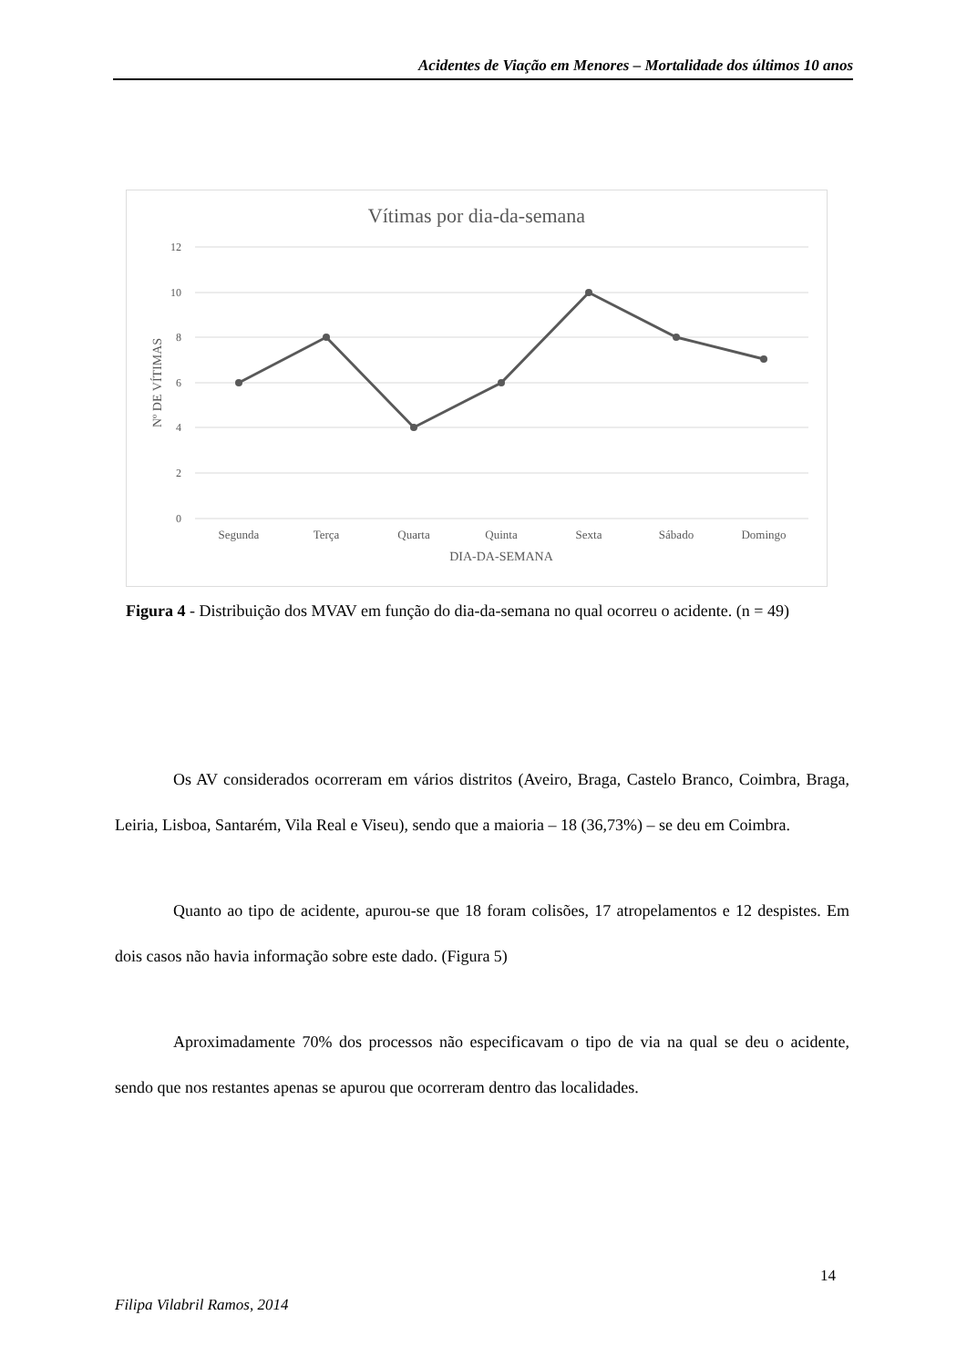Acidentes de Viação em Menores – Mortalidade dos últimos 10 anos
Vítimas por dia-da-semana
12
10
8
6
4
2
0
Nº DE VÍTIMAS
Segunda
Terça
Quarta
Quinta
Sexta
Sábado
Domingo
DIA-DA-SEMANA
Figura 4 - Distribuição dos MVAV em função do dia-da-semana no qual ocorreu o acidente. (n = 49)
Os AV considerados ocorreram em vários distritos (Aveiro, Braga, Castelo Branco, Coimbra, Braga, Leiria, Lisboa, Santarém, Vila Real e Viseu), sendo que a maioria – 18 (36,73%) – se deu em Coimbra.
Quanto ao tipo de acidente, apurou-se que 18 foram colisões, 17 atropelamentos e 12 despistes. Em dois casos não havia informação sobre este dado. (Figura 5)
Aproximadamente 70% dos processos não especificavam o tipo de via na qual se deu o acidente, sendo que nos restantes apenas se apurou que ocorreram dentro das localidades.
14
Filipa Vilabril Ramos, 2014